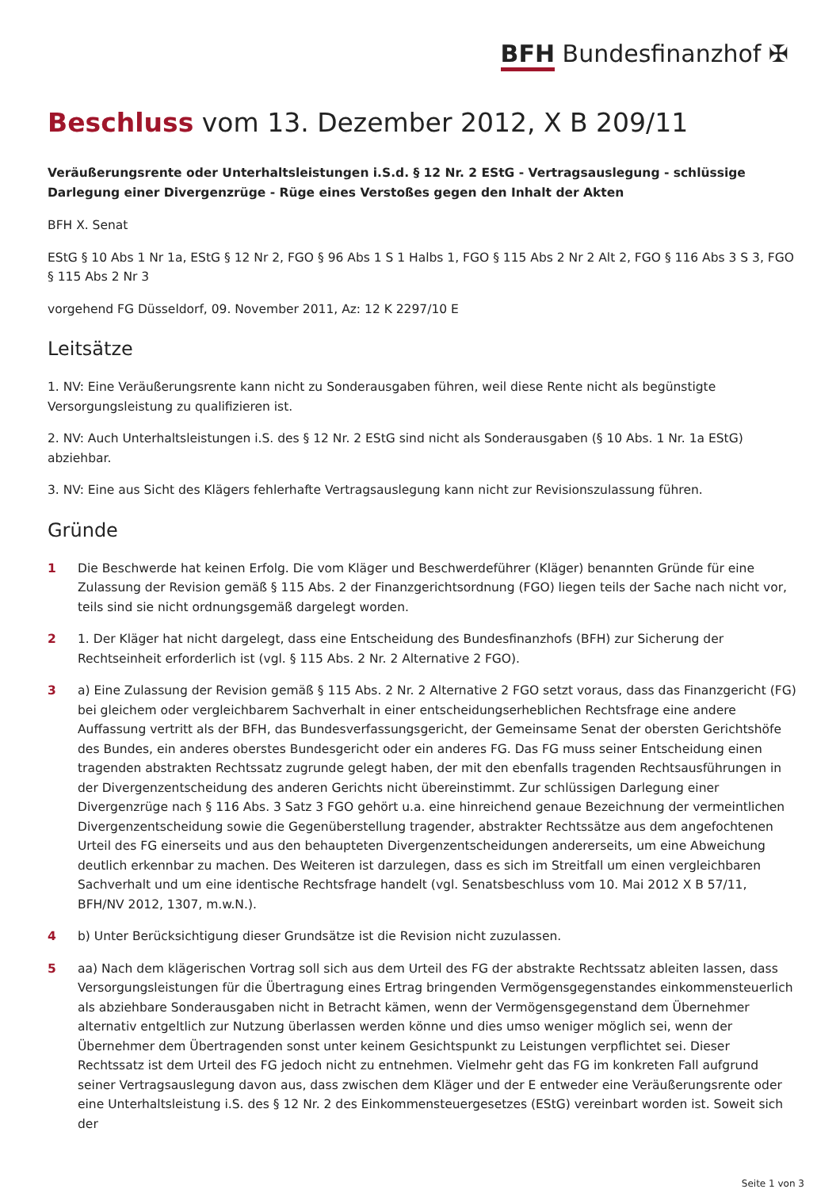BFH Bundesfinanzhof ✠
Beschluss vom 13. Dezember 2012, X B 209/11
Veräußerungsrente oder Unterhaltsleistungen i.S.d. § 12 Nr. 2 EStG - Vertragsauslegung - schlüssige Darlegung einer Divergenzrüge - Rüge eines Verstoßes gegen den Inhalt der Akten
BFH X. Senat
EStG § 10 Abs 1 Nr 1a, EStG § 12 Nr 2, FGO § 96 Abs 1 S 1 Halbs 1, FGO § 115 Abs 2 Nr 2 Alt 2, FGO § 116 Abs 3 S 3, FGO § 115 Abs 2 Nr 3
vorgehend FG Düsseldorf, 09. November 2011, Az: 12 K 2297/10 E
Leitsätze
1. NV: Eine Veräußerungsrente kann nicht zu Sonderausgaben führen, weil diese Rente nicht als begünstigte Versorgungsleistung zu qualifizieren ist.
2. NV: Auch Unterhaltsleistungen i.S. des § 12 Nr. 2 EStG sind nicht als Sonderausgaben (§ 10 Abs. 1 Nr. 1a EStG) abziehbar.
3. NV: Eine aus Sicht des Klägers fehlerhafte Vertragsauslegung kann nicht zur Revisionszulassung führen.
Gründe
1 Die Beschwerde hat keinen Erfolg. Die vom Kläger und Beschwerdeführer (Kläger) benannten Gründe für eine Zulassung der Revision gemäß § 115 Abs. 2 der Finanzgerichtsordnung (FGO) liegen teils der Sache nach nicht vor, teils sind sie nicht ordnungsgemäß dargelegt worden.
2 1. Der Kläger hat nicht dargelegt, dass eine Entscheidung des Bundesfinanzhofs (BFH) zur Sicherung der Rechtseinheit erforderlich ist (vgl. § 115 Abs. 2 Nr. 2 Alternative 2 FGO).
3 a) Eine Zulassung der Revision gemäß § 115 Abs. 2 Nr. 2 Alternative 2 FGO setzt voraus, dass das Finanzgericht (FG) bei gleichem oder vergleichbarem Sachverhalt in einer entscheidungserheblichen Rechtsfrage eine andere Auffassung vertritt als der BFH, das Bundesverfassungsgericht, der Gemeinsame Senat der obersten Gerichtshöfe des Bundes, ein anderes oberstes Bundesgericht oder ein anderes FG. Das FG muss seiner Entscheidung einen tragenden abstrakten Rechtssatz zugrunde gelegt haben, der mit den ebenfalls tragenden Rechtsausführungen in der Divergenzentscheidung des anderen Gerichts nicht übereinstimmt. Zur schlüssigen Darlegung einer Divergenzrüge nach § 116 Abs. 3 Satz 3 FGO gehört u.a. eine hinreichend genaue Bezeichnung der vermeintlichen Divergenzentscheidung sowie die Gegenüberstellung tragender, abstrakter Rechtssätze aus dem angefochtenen Urteil des FG einerseits und aus den behaupteten Divergenzentscheidungen andererseits, um eine Abweichung deutlich erkennbar zu machen. Des Weiteren ist darzulegen, dass es sich im Streitfall um einen vergleichbaren Sachverhalt und um eine identische Rechtsfrage handelt (vgl. Senatsbeschluss vom 10. Mai 2012 X B 57/11, BFH/NV 2012, 1307, m.w.N.).
4 b) Unter Berücksichtigung dieser Grundsätze ist die Revision nicht zuzulassen.
5 aa) Nach dem klägerischen Vortrag soll sich aus dem Urteil des FG der abstrakte Rechtssatz ableiten lassen, dass Versorgungsleistungen für die Übertragung eines Ertrag bringenden Vermögensgegenstandes einkommensteuerlich als abziehbare Sonderausgaben nicht in Betracht kämen, wenn der Vermögensgegenstand dem Übernehmer alternativ entgeltlich zur Nutzung überlassen werden könne und dies umso weniger möglich sei, wenn der Übernehmer dem Übertragenden sonst unter keinem Gesichtspunkt zu Leistungen verpflichtet sei. Dieser Rechtssatz ist dem Urteil des FG jedoch nicht zu entnehmen. Vielmehr geht das FG im konkreten Fall aufgrund seiner Vertragsauslegung davon aus, dass zwischen dem Kläger und der E entweder eine Veräußerungsrente oder eine Unterhaltsleistung i.S. des § 12 Nr. 2 des Einkommensteuergesetzes (EStG) vereinbart worden ist. Soweit sich der
Seite 1 von 3